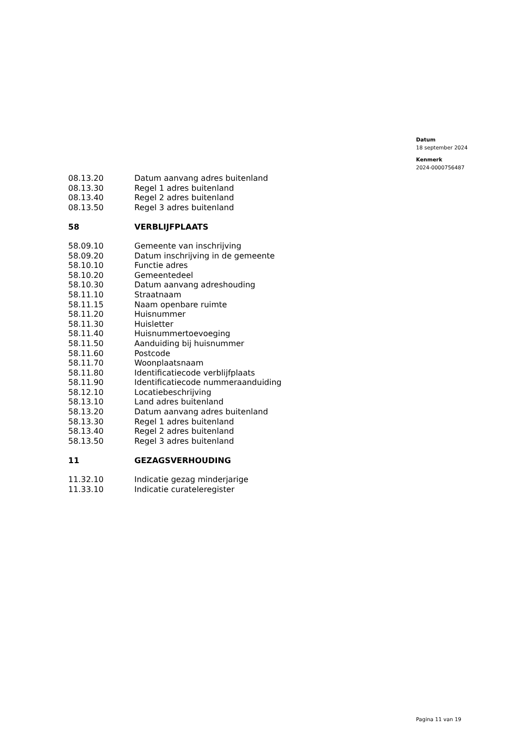Datum
18 september 2024
Kenmerk
2024-0000756487
| 08.13.20 | Datum aanvang adres buitenland |
| 08.13.30 | Regel 1 adres buitenland |
| 08.13.40 | Regel 2 adres buitenland |
| 08.13.50 | Regel 3 adres buitenland |
| 58 | VERBLIJFPLAATS |
| 58.09.10 | Gemeente van inschrijving |
| 58.09.20 | Datum inschrijving in de gemeente |
| 58.10.10 | Functie adres |
| 58.10.20 | Gemeentedeel |
| 58.10.30 | Datum aanvang adreshouding |
| 58.11.10 | Straatnaam |
| 58.11.15 | Naam openbare ruimte |
| 58.11.20 | Huisnummer |
| 58.11.30 | Huisletter |
| 58.11.40 | Huisnummertoevoeging |
| 58.11.50 | Aanduiding bij huisnummer |
| 58.11.60 | Postcode |
| 58.11.70 | Woonplaatsnaam |
| 58.11.80 | Identificatiecode verblijfplaats |
| 58.11.90 | Identificatiecode nummeraanduiding |
| 58.12.10 | Locatiebeschrijving |
| 58.13.10 | Land adres buitenland |
| 58.13.20 | Datum aanvang adres buitenland |
| 58.13.30 | Regel 1 adres buitenland |
| 58.13.40 | Regel 2 adres buitenland |
| 58.13.50 | Regel 3 adres buitenland |
| 11 | GEZAGSVERHOUDING |
| 11.32.10 | Indicatie gezag minderjarige |
| 11.33.10 | Indicatie curateleregister |
Pagina 11 van 19